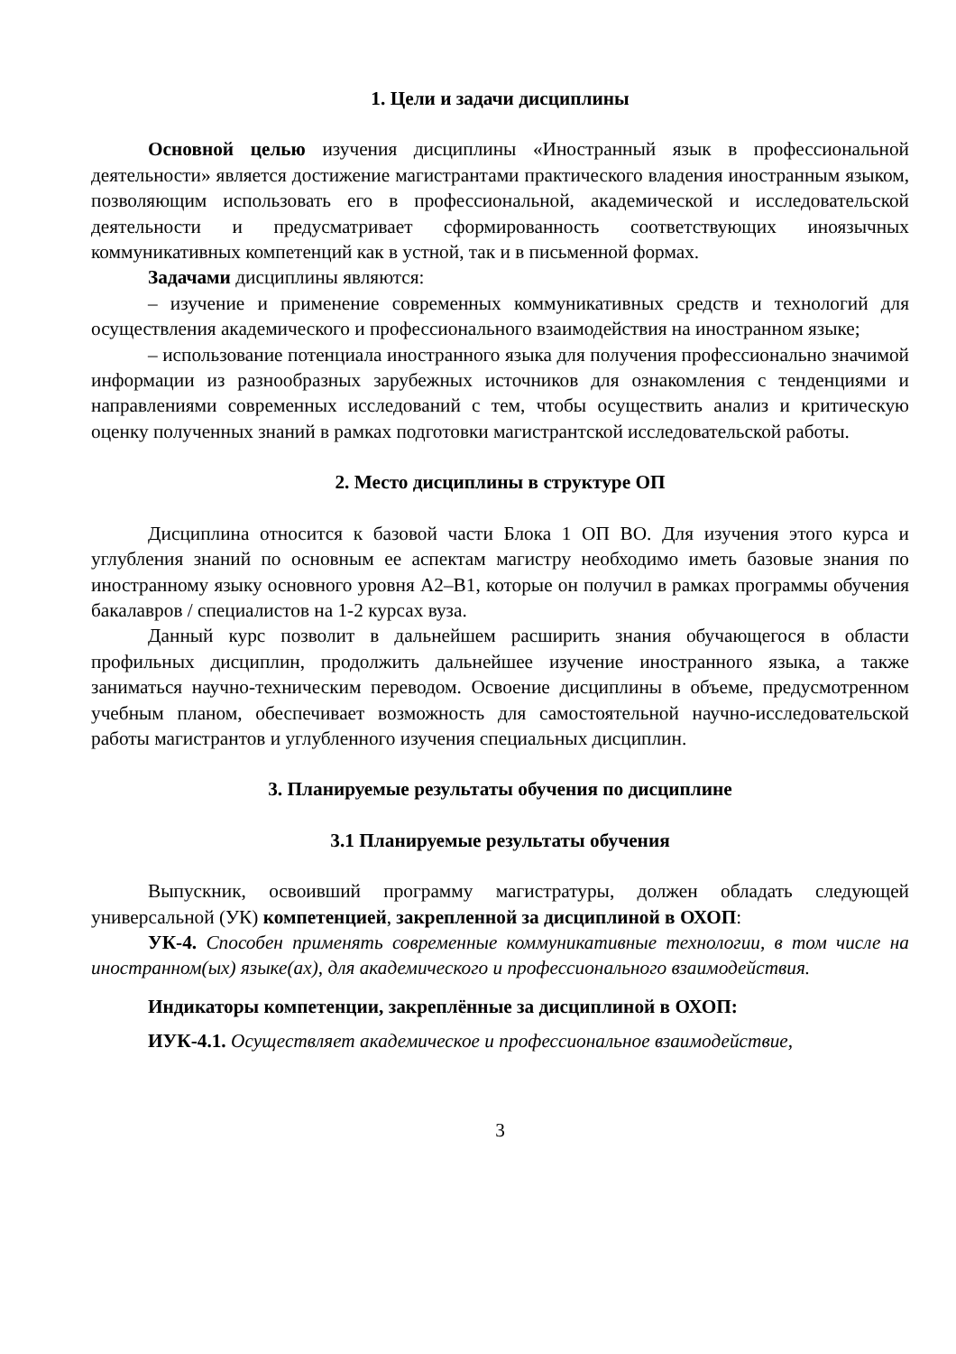1. Цели и задачи дисциплины
Основной целью изучения дисциплины «Иностранный язык в профессиональной деятельности» является достижение магистрантами практического владения иностранным языком, позволяющим использовать его в профессиональной, академической и исследовательской деятельности и предусматривает сформированность соответствующих иноязычных коммуникативных компетенций как в устной, так и в письменной формах.
Задачами дисциплины являются:
– изучение и применение современных коммуникативных средств и технологий для осуществления академического и профессионального взаимодействия на иностранном языке;
– использование потенциала иностранного языка для получения профессионально значимой информации из разнообразных зарубежных источников для ознакомления с тенденциями и направлениями современных исследований с тем, чтобы осуществить анализ и критическую оценку полученных знаний в рамках подготовки магистрантской исследовательской работы.
2. Место дисциплины в структуре ОП
Дисциплина относится к базовой части Блока 1 ОП ВО. Для изучения этого курса и углубления знаний по основным ее аспектам магистру необходимо иметь базовые знания по иностранному языку основного уровня А2–В1, которые он получил в рамках программы обучения бакалавров / специалистов на 1-2 курсах вуза.
Данный курс позволит в дальнейшем расширить знания обучающегося в области профильных дисциплин, продолжить дальнейшее изучение иностранного языка, а также заниматься научно-техническим переводом. Освоение дисциплины в объеме, предусмотренном учебным планом, обеспечивает возможность для самостоятельной научно-исследовательской работы магистрантов и углубленного изучения специальных дисциплин.
3. Планируемые результаты обучения по дисциплине
3.1 Планируемые результаты обучения
Выпускник, освоивший программу магистратуры, должен обладать следующей универсальной (УК) компетенцией, закрепленной за дисциплиной в ОХОП:
УК-4. Способен применять современные коммуникативные технологии, в том числе на иностранном(ых) языке(ах), для академического и профессионального взаимодействия.
Индикаторы компетенции, закреплённые за дисциплиной в ОХОП:
ИУК-4.1. Осуществляет академическое и профессиональное взаимодействие,
3